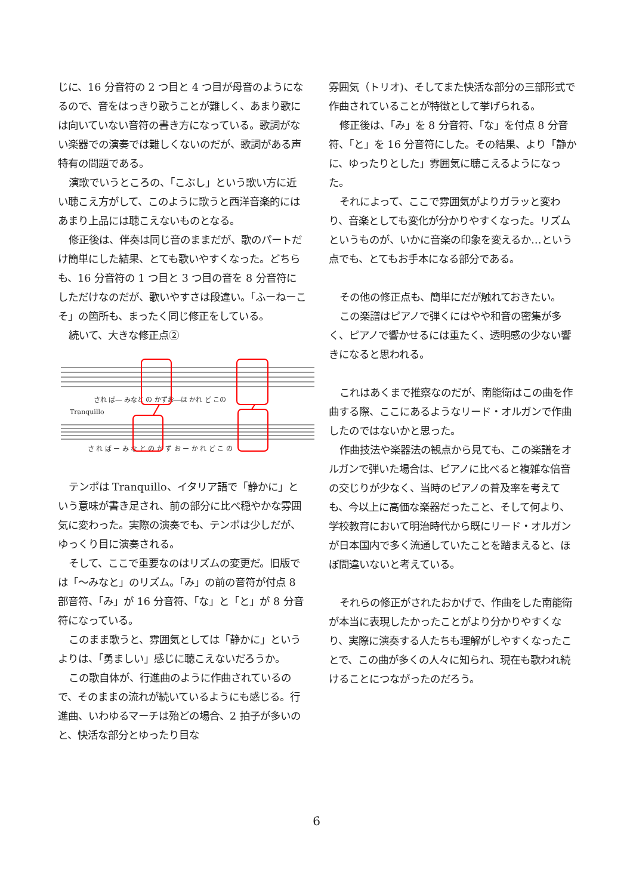じに、16 分音符の 2 つ目と 4 つ目が母音のようになるので、音をはっきり歌うことが難しく、あまり歌には向いていない音符の書き方になっている。歌詞がない楽器での演奏では難しくないのだが、歌詞がある声特有の問題である。
演歌でいうところの、「こぶし」という歌い方に近い聴こえ方がして、このように歌うと西洋音楽的にはあまり上品には聴こえないものとなる。
修正後は、伴奏は同じ音のままだが、歌のパートだけ簡単にした結果、とても歌いやすくなった。どちらも、16 分音符の 1 つ目と 3 つ目の音を 8 分音符にしただけなのだが、歌いやすさは段違い。「ふーねーこそ」の箇所も、まったく同じ修正をしている。
続いて、大きな修正点②
され ば― みなと の かずお―ほ かれ ど この
Tranquillo
さ れ ば ー み な と の か ず お ー か れ ど こ の
テンポは Tranquillo、イタリア語で「静かに」という意味が書き足され、前の部分に比べ穏やかな雰囲気に変わった。実際の演奏でも、テンポは少しだが、ゆっくり目に演奏される。
そして、ここで重要なのはリズムの変更だ。旧版では「～みなと」のリズム。「み」の前の音符が付点 8 部音符、「み」が 16 分音符、「な」と「と」が 8 分音符になっている。
このまま歌うと、雰囲気としては「静かに」というよりは、「勇ましい」感じに聴こえないだろうか。
この歌自体が、行進曲のように作曲されているので、そのままの流れが続いているようにも感じる。行進曲、いわゆるマーチは殆どの場合、2 拍子が多いのと、快活な部分とゆったり目な
雰囲気（トリオ)、そしてまた快活な部分の三部形式で作曲されていることが特徴として挙げられる。
修正後は、「み」を 8 分音符、「な」を付点 8 分音符、「と」を 16 分音符にした。その結果、より「静かに、ゆったりとした」雰囲気に聴こえるようになった。
それによって、ここで雰囲気がよりガラッと変わり、音楽としても変化が分かりやすくなった。リズムというものが、いかに音楽の印象を変えるか…という点でも、とてもお手本になる部分である。
その他の修正点も、簡単にだが触れておきたい。
この楽譜はピアノで弾くにはやや和音の密集が多く、ピアノで響かせるには重たく、透明感の少ない響きになると思われる。
これはあくまで推察なのだが、南能衛はこの曲を作曲する際、ここにあるようなリード・オルガンで作曲したのではないかと思った。
作曲技法や楽器法の観点から見ても、この楽譜をオルガンで弾いた場合は、ピアノに比べると複雑な倍音の交じりが少なく、当時のピアノの普及率を考えても、今以上に高価な楽器だったこと、そして何より、学校教育において明治時代から既にリード・オルガンが日本国内で多く流通していたことを踏まえると、ほぼ間違いないと考えている。
それらの修正がされたおかげで、作曲をした南能衛が本当に表現したかったことがより分かりやすくなり、実際に演奏する人たちも理解がしやすくなったことで、この曲が多くの人々に知られ、現在も歌われ続けることにつながったのだろう。
6